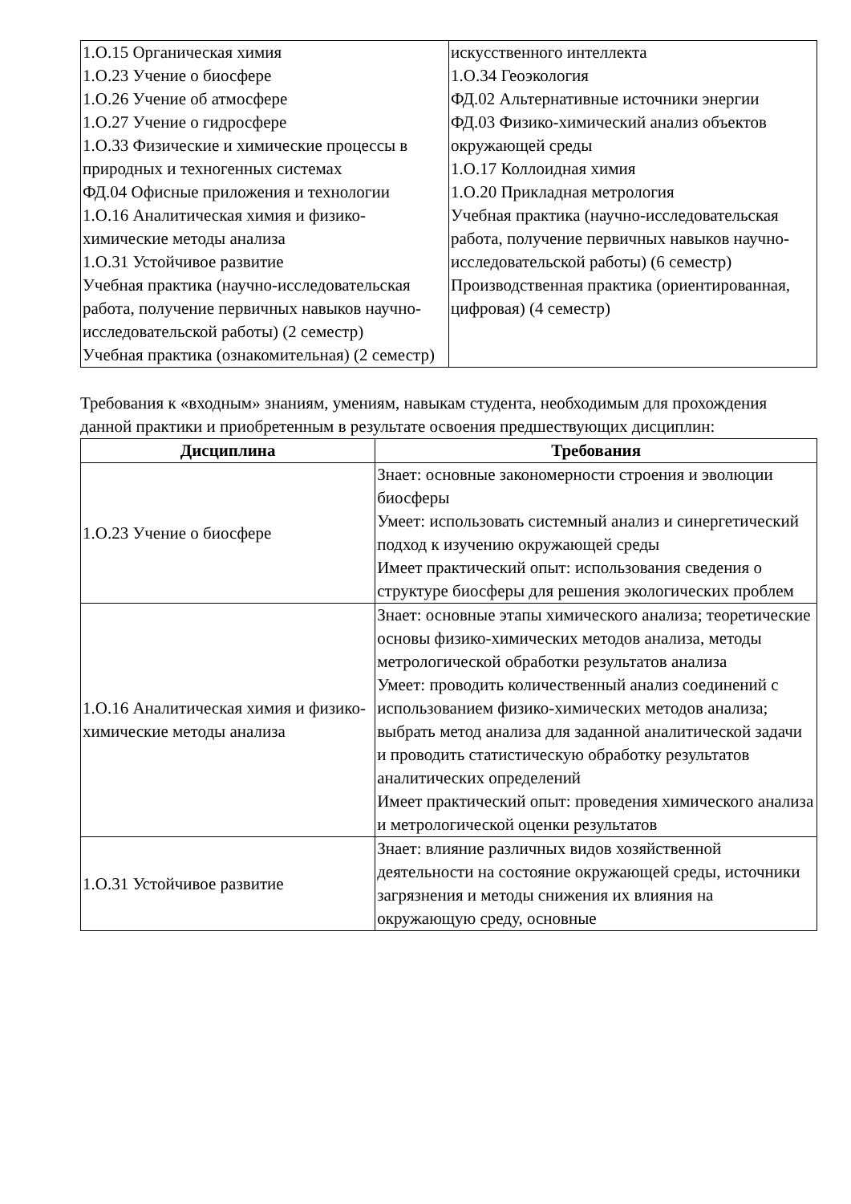| 1.О.15 Органическая химия 1.О.23 Учение о биосфере 1.О.26 Учение об атмосфере 1.О.27 Учение о гидросфере 1.О.33 Физические и химические процессы в природных и техногенных системах ФД.04 Офисные приложения и технологии 1.О.16 Аналитическая химия и физико-химические методы анализа 1.О.31 Устойчивое развитие Учебная практика (научно-исследовательская работа, получение первичных навыков научно-исследовательской работы) (2 семестр) Учебная практика (ознакомительная) (2 семестр) | искусственного интеллекта 1.О.34 Геоэкология ФД.02 Альтернативные источники энергии ФД.03 Физико-химический анализ объектов окружающей среды 1.О.17 Коллоидная химия 1.О.20 Прикладная метрология Учебная практика (научно-исследовательская работа, получение первичных навыков научно-исследовательской работы) (6 семестр) Производственная практика (ориентированная, цифровая) (4 семестр) |
Требования к «входным» знаниям, умениям, навыкам студента, необходимым для прохождения данной практики и приобретенным в результате освоения предшествующих дисциплин:
| Дисциплина | Требования |
| --- | --- |
| 1.О.23 Учение о биосфере | Знает: основные закономерности строения и эволюции биосферы Умеет: использовать системный анализ и синергетический подход к изучению окружающей среды Имеет практический опыт: использования сведения о структуре биосферы для решения экологических проблем |
| 1.О.16 Аналитическая химия и физико-химические методы анализа | Знает: основные этапы химического анализа; теоретические основы физико-химических методов анализа, методы метрологической обработки результатов анализа Умеет: проводить количественный анализ соединений с использованием физико-химических методов анализа; выбрать метод анализа для заданной аналитической задачи и проводить статистическую обработку результатов аналитических определений Имеет практический опыт: проведения химического анализа и метрологической оценки результатов |
| 1.О.31 Устойчивое развитие | Знает: влияние различных видов хозяйственной деятельности на состояние окружающей среды, источники загрязнения и методы снижения их влияния на окружающую среду, основные |